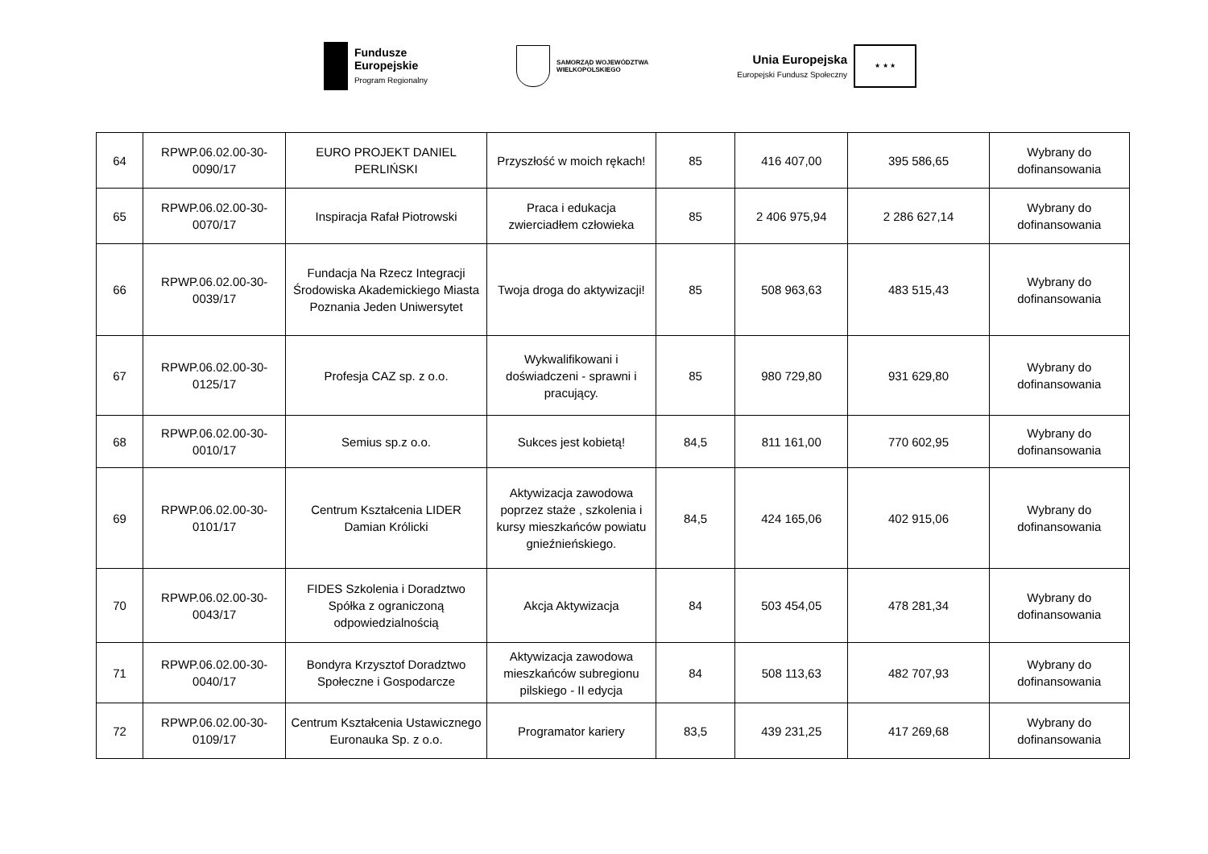Fundusze
Europejskie
Program Regionalny
SAMORZĄD WOJEWÓDZTWA
WIELKOPOLSKIEGO
Unia Europejska
Europejski Fundusz Społeczny
★ ★ ★
| 64 | RPWP.06.02.00-30-0090/17 | EURO PROJEKT DANIEL PERLIŃSKI | Przyszłość w moich rękach! | 85 | 416 407,00 | 395 586,65 | Wybrany do dofinansowania |
| 65 | RPWP.06.02.00-30-0070/17 | Inspiracja Rafał Piotrowski | Praca i edukacja zwierciadłem człowieka | 85 | 2 406 975,94 | 2 286 627,14 | Wybrany do dofinansowania |
| 66 | RPWP.06.02.00-30-0039/17 | Fundacja Na Rzecz Integracji Środowiska Akademickiego Miasta Poznania Jeden Uniwersytet | Twoja droga do aktywizacji! | 85 | 508 963,63 | 483 515,43 | Wybrany do dofinansowania |
| 67 | RPWP.06.02.00-30-0125/17 | Profesja CAZ sp. z o.o. | Wykwalifikowani i doświadczeni - sprawni i pracujący. | 85 | 980 729,80 | 931 629,80 | Wybrany do dofinansowania |
| 68 | RPWP.06.02.00-30-0010/17 | Semius sp.z o.o. | Sukces jest kobietą! | 84,5 | 811 161,00 | 770 602,95 | Wybrany do dofinansowania |
| 69 | RPWP.06.02.00-30-0101/17 | Centrum Kształcenia LIDER Damian Królicki | Aktywizacja zawodowa poprzez staże , szkolenia i kursy mieszkańców powiatu gnieźnieńskiego. | 84,5 | 424 165,06 | 402 915,06 | Wybrany do dofinansowania |
| 70 | RPWP.06.02.00-30-0043/17 | FIDES Szkolenia i Doradztwo Spółka z ograniczoną odpowiedzialnością | Akcja Aktywizacja | 84 | 503 454,05 | 478 281,34 | Wybrany do dofinansowania |
| 71 | RPWP.06.02.00-30-0040/17 | Bondyra Krzysztof Doradztwo Społeczne i Gospodarcze | Aktywizacja zawodowa mieszkańców subregionu pilskiego - II edycja | 84 | 508 113,63 | 482 707,93 | Wybrany do dofinansowania |
| 72 | RPWP.06.02.00-30-0109/17 | Centrum Kształcenia Ustawicznego Euronauka Sp. z o.o. | Programator kariery | 83,5 | 439 231,25 | 417 269,68 | Wybrany do dofinansowania |